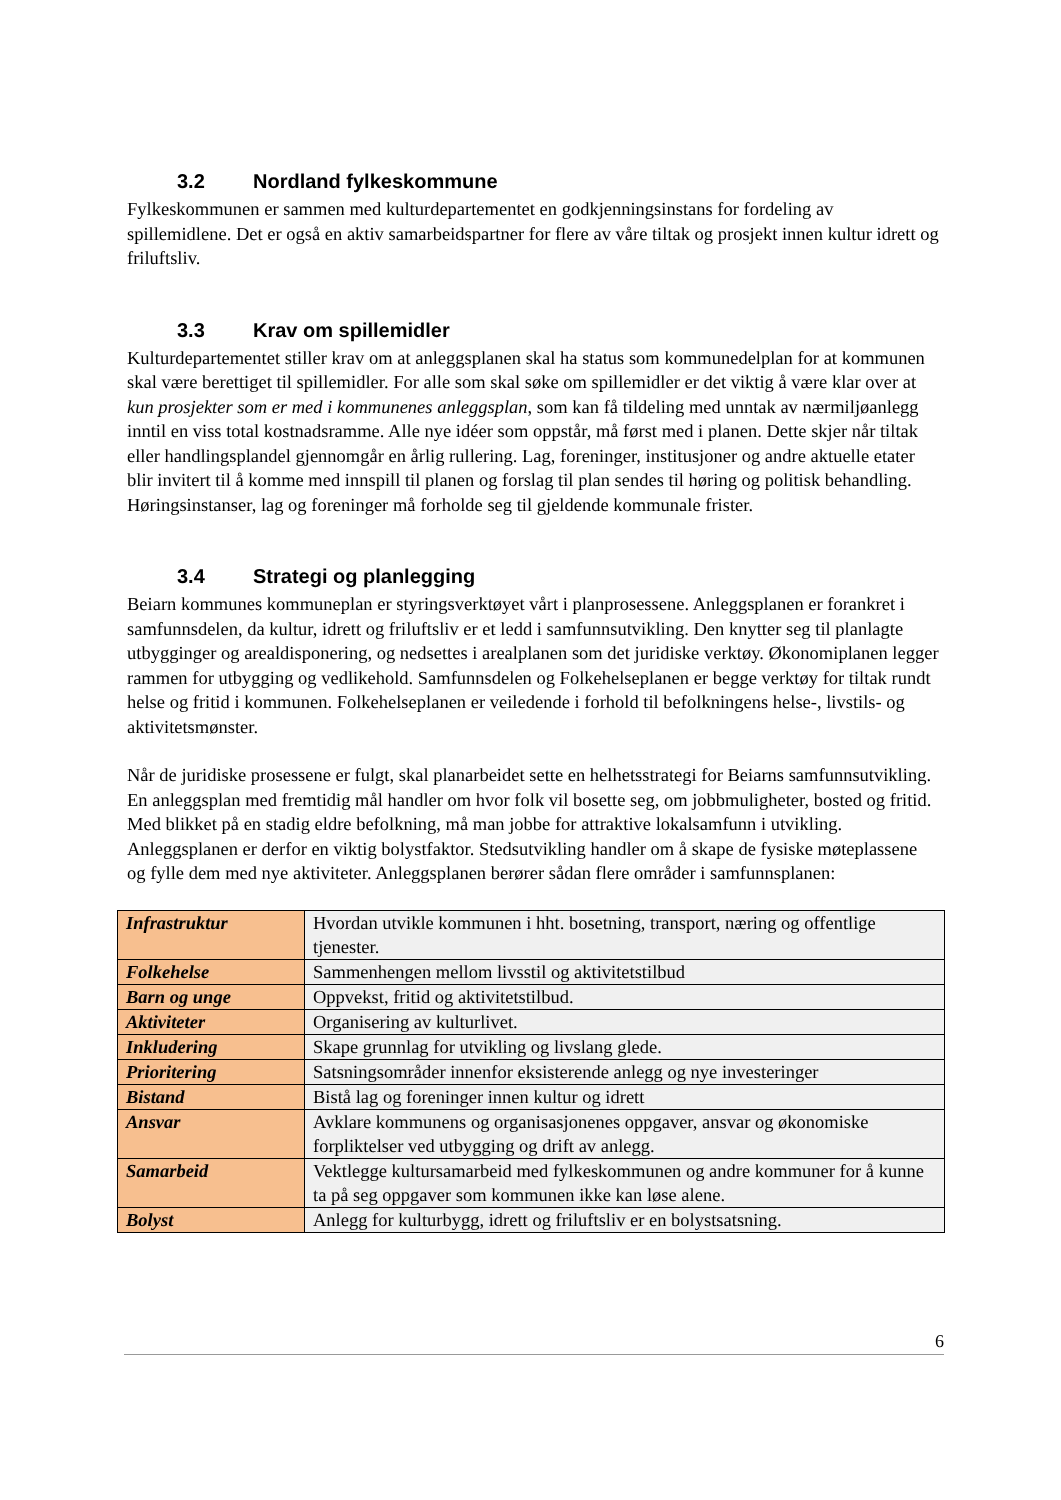3.2 Nordland fylkeskommune
Fylkeskommunen er sammen med kulturdepartementet en godkjenningsinstans for fordeling av spillemidlene. Det er også en aktiv samarbeidspartner for flere av våre tiltak og prosjekt innen kultur idrett og friluftsliv.
3.3 Krav om spillemidler
Kulturdepartementet stiller krav om at anleggsplanen skal ha status som kommunedelplan for at kommunen skal være berettiget til spillemidler. For alle som skal søke om spillemidler er det viktig å være klar over at kun prosjekter som er med i kommunenes anleggsplan, som kan få tildeling med unntak av nærmiljøanlegg inntil en viss total kostnadsramme. Alle nye idéer som oppstår, må først med i planen. Dette skjer når tiltak eller handlingsplandel gjennomgår en årlig rullering. Lag, foreninger, institusjoner og andre aktuelle etater blir invitert til å komme med innspill til planen og forslag til plan sendes til høring og politisk behandling. Høringsinstanser, lag og foreninger må forholde seg til gjeldende kommunale frister.
3.4 Strategi og planlegging
Beiarn kommunes kommuneplan er styringsverktøyet vårt i planprosessene. Anleggsplanen er forankret i samfunnsdelen, da kultur, idrett og friluftsliv er et ledd i samfunnsutvikling. Den knytter seg til planlagte utbygginger og arealdisponering, og nedsettes i arealplanen som det juridiske verktøy. Økonomiplanen legger rammen for utbygging og vedlikehold. Samfunnsdelen og Folkehelseplanen er begge verktøy for tiltak rundt helse og fritid i kommunen. Folkehelseplanen er veiledende i forhold til befolkningens helse-, livstils- og aktivitetsmønster.
Når de juridiske prosessene er fulgt, skal planarbeidet sette en helhetsstrategi for Beiarns samfunnsutvikling. En anleggsplan med fremtidig mål handler om hvor folk vil bosette seg, om jobbmuligheter, bosted og fritid. Med blikket på en stadig eldre befolkning, må man jobbe for attraktive lokalsamfunn i utvikling. Anleggsplanen er derfor en viktig bolystfaktor. Stedsutvikling handler om å skape de fysiske møteplassene og fylle dem med nye aktiviteter. Anleggsplanen berører sådan flere områder i samfunnsplanen:
| Infrastruktur | Hvordan utvikle kommunen i hht. bosetning, transport, næring og offentlige tjenester. |
| Folkehelse | Sammenhengen mellom livsstil og aktivitetstilbud |
| Barn og unge | Oppvekst, fritid og aktivitetstilbud. |
| Aktiviteter | Organisering av kulturlivet. |
| Inkludering | Skape grunnlag for utvikling og livslang glede. |
| Prioritering | Satsningsområder innenfor eksisterende anlegg og nye investeringer |
| Bistand | Bistå lag og foreninger innen kultur og idrett |
| Ansvar | Avklare kommunens og organisasjonenes oppgaver, ansvar og økonomiske forpliktelser ved utbygging og drift av anlegg. |
| Samarbeid | Vektlegge kultursamarbeid med fylkeskommunen og andre kommuner for å kunne ta på seg oppgaver som kommunen ikke kan løse alene. |
| Bolyst | Anlegg for kulturbygg, idrett og friluftsliv er en bolystsatsning. |
6